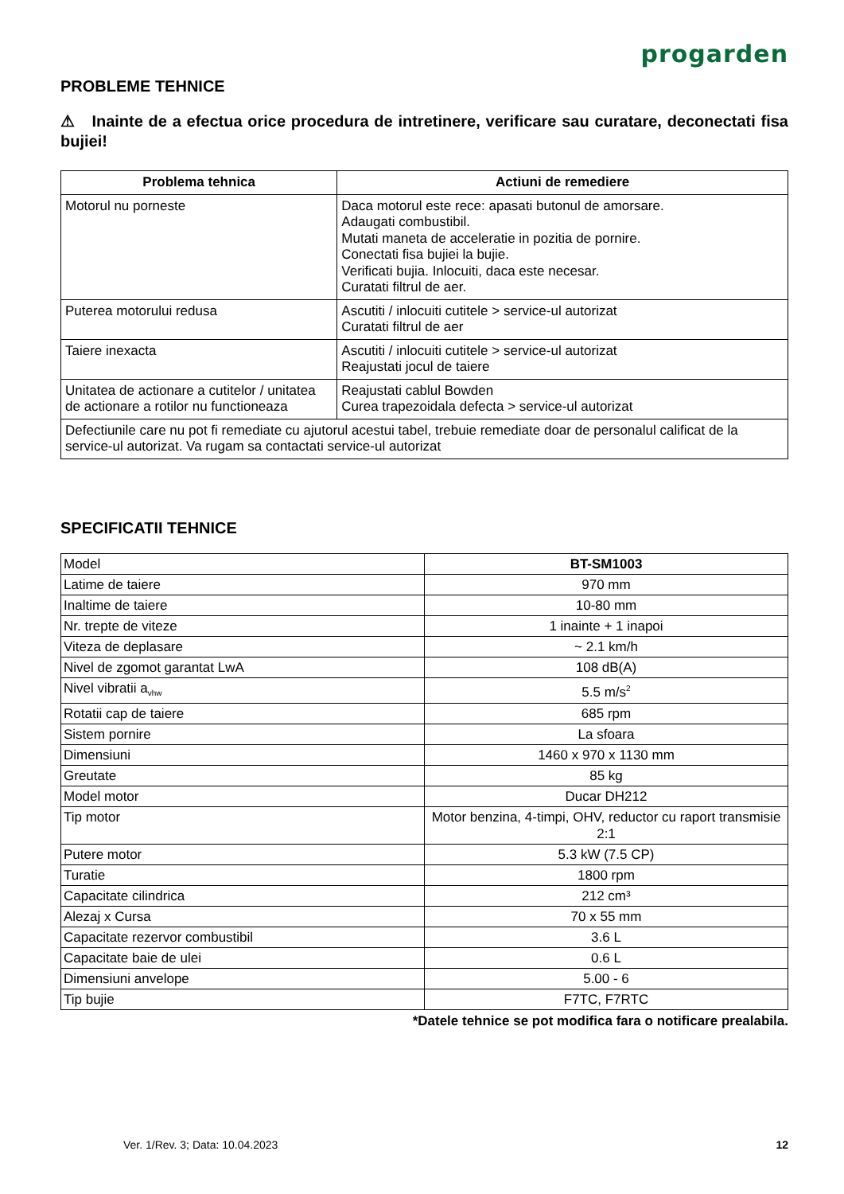progarden
PROBLEME TEHNICE
⚠ Inainte de a efectua orice procedura de intretinere, verificare sau curatare, deconectati fisa bujiei!
| Problema tehnica | Actiuni de remediere |
| --- | --- |
| Motorul nu porneste | Daca motorul este rece: apasati butonul de amorsare. Adaugati combustibil. Mutati maneta de acceleratie in pozitia de pornire. Conectati fisa bujiei la bujie. Verificati bujia. Inlocuiti, daca este necesar. Curatati filtrul de aer. |
| Puterea motorului redusa | Ascutiti / inlocuiti cutitele > service-ul autorizat Curatati filtrul de aer |
| Taiere inexacta | Ascutiti / inlocuiti cutitele > service-ul autorizat Reajustati jocul de taiere |
| Unitatea de actionare a cutitelor / unitatea de actionare a rotilor nu functioneaza | Reajustati cablul Bowden Curea trapezoidala defecta > service-ul autorizat |
| Defectiunile care nu pot fi remediate cu ajutorul acestui tabel, trebuie remediate doar de personalul calificat de la service-ul autorizat. Va rugam sa contactati service-ul autorizat | |
SPECIFICATII TEHNICE
| Model | BT-SM1003 |
| Latime de taiere | 970 mm |
| Inaltime de taiere | 10-80 mm |
| Nr. trepte de viteze | 1 inainte + 1 inapoi |
| Viteza de deplasare | ~ 2.1 km/h |
| Nivel de zgomot garantat LwA | 108 dB(A) |
| Nivel vibratii a<sub>vhw</sub> | 5.5 m/s<sup>2</sup> |
| Rotatii cap de taiere | 685 rpm |
| Sistem pornire | La sfoara |
| Dimensiuni | 1460 x 970 x 1130 mm |
| Greutate | 85 kg |
| Model motor | Ducar DH212 |
| Tip motor | Motor benzina, 4-timpi, OHV, reductor cu raport transmisie 2:1 |
| Putere motor | 5.3 kW (7.5 CP) |
| Turatie | 1800 rpm |
| Capacitate cilindrica | 212 cm³ |
| Alezaj x Cursa | 70 x 55 mm |
| Capacitate rezervor combustibil | 3.6 L |
| Capacitate baie de ulei | 0.6 L |
| Dimensiuni anvelope | 5.00 - 6 |
| Tip bujie | F7TC, F7RTC |
*Datele tehnice se pot modifica fara o notificare prealabila.
Ver. 1/Rev. 3; Data: 10.04.2023 12